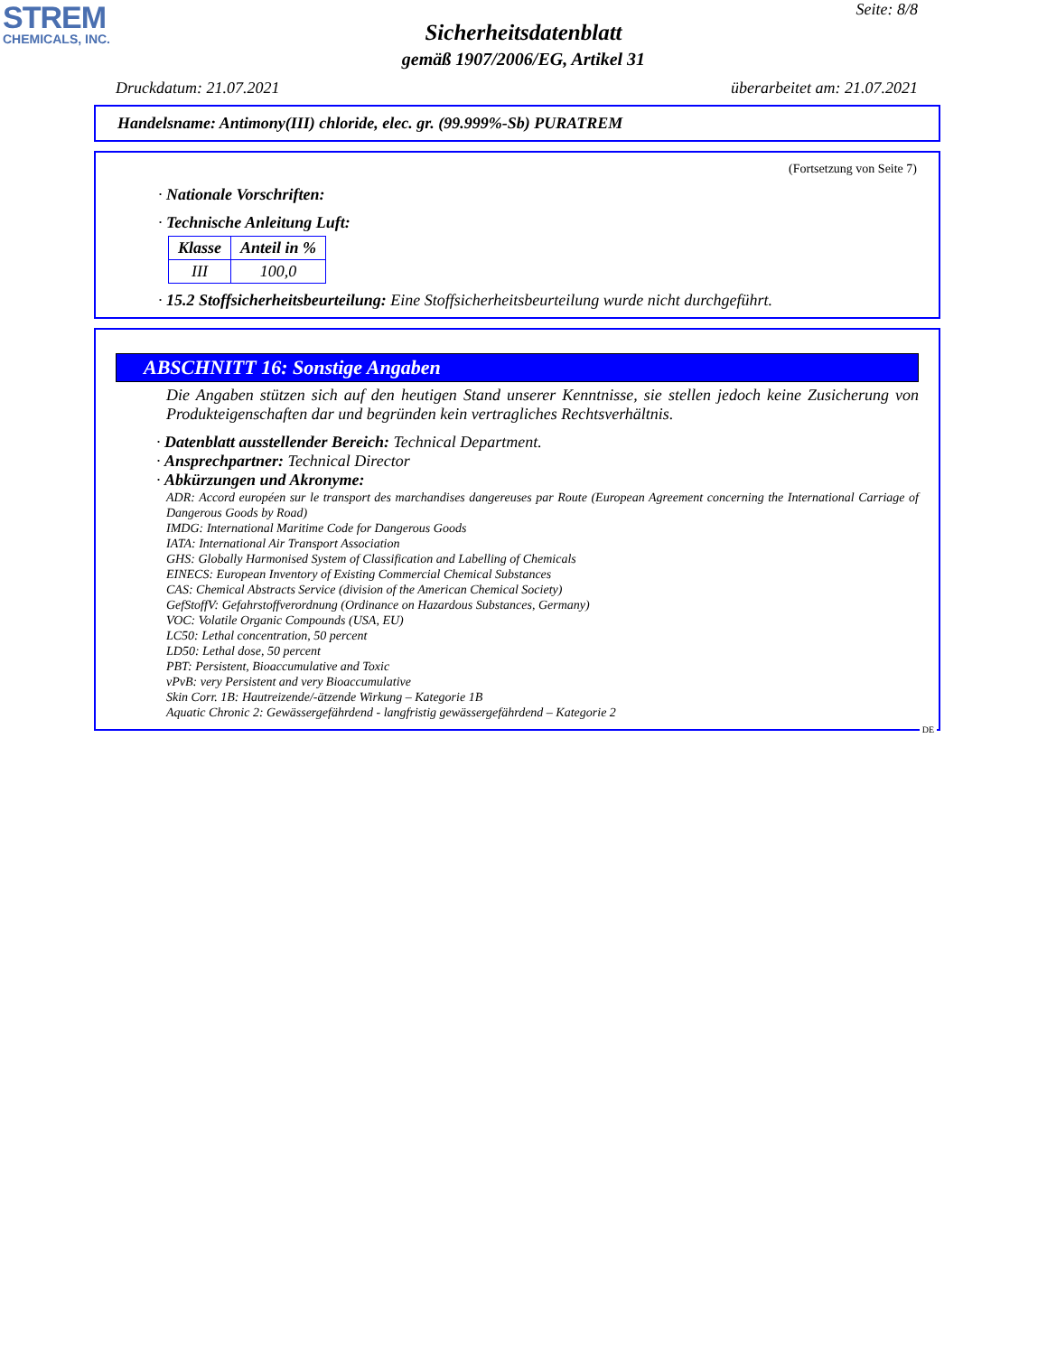STREM
CHEMICALS, INC.
Seite: 8/8
Sicherheitsdatenblatt
gemäß 1907/2006/EG, Artikel 31
Druckdatum: 21.07.2021 überarbeitet am: 21.07.2021
Handelsname: Antimony(III) chloride, elec. gr. (99.999%-Sb) PURATREM
(Fortsetzung von Seite 7)
· Nationale Vorschriften:
· Technische Anleitung Luft:
| Klasse | Anteil in % |
| --- | --- |
| III | 100,0 |
· 15.2 Stoffsicherheitsbeurteilung: Eine Stoffsicherheitsbeurteilung wurde nicht durchgeführt.
ABSCHNITT 16: Sonstige Angaben
Die Angaben stützen sich auf den heutigen Stand unserer Kenntnisse, sie stellen jedoch keine Zusicherung von Produkteigenschaften dar und begründen kein vertragliches Rechtsverhältnis.
· Datenblatt ausstellender Bereich: Technical Department.
· Ansprechpartner: Technical Director
· Abkürzungen und Akronyme:
ADR: Accord européen sur le transport des marchandises dangereuses par Route (European Agreement concerning the International Carriage of Dangerous Goods by Road)
IMDG: International Maritime Code for Dangerous Goods
IATA: International Air Transport Association
GHS: Globally Harmonised System of Classification and Labelling of Chemicals
EINECS: European Inventory of Existing Commercial Chemical Substances
CAS: Chemical Abstracts Service (division of the American Chemical Society)
GefStoffV: Gefahrstoffverordnung (Ordinance on Hazardous Substances, Germany)
VOC: Volatile Organic Compounds (USA, EU)
LC50: Lethal concentration, 50 percent
LD50: Lethal dose, 50 percent
PBT: Persistent, Bioaccumulative and Toxic
vPvB: very Persistent and very Bioaccumulative
Skin Corr. 1B: Hautreizende/-ätzende Wirkung – Kategorie 1B
Aquatic Chronic 2: Gewässergefährdend - langfristig gewässergefährdend – Kategorie 2
DE